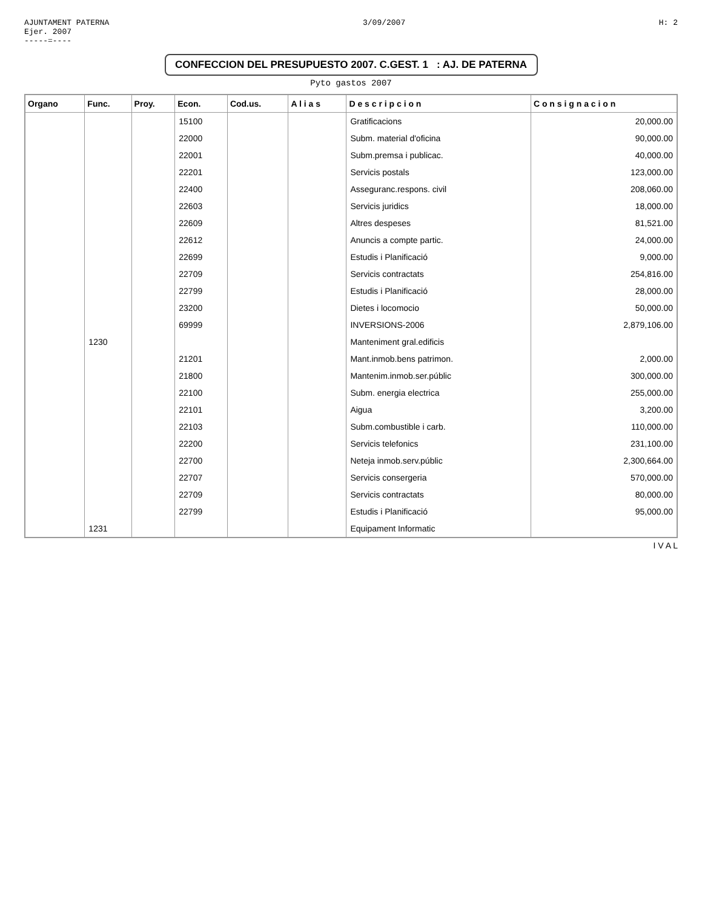AJUNTAMENT PATERNA
Ejer. 2007
-----=----
3/09/2007 H: 2
CONFECCION DEL PRESUPUESTO 2007. C.GEST. 1 : AJ. DE PATERNA
Pyto gastos 2007
| Organo | Func. | Proy. | Econ. | Cod.us. | A l i a s | D e s c r i p c i o n | C o n s i g n a c i o n |
| --- | --- | --- | --- | --- | --- | --- | --- |
| | | | 15100 | | | Gratificacions | 20,000.00 |
| | | | 22000 | | | Subm. material d'oficina | 90,000.00 |
| | | | 22001 | | | Subm.premsa i publicac. | 40,000.00 |
| | | | 22201 | | | Servicis postals | 123,000.00 |
| | | | 22400 | | | Asseguranc.respons. civil | 208,060.00 |
| | | | 22603 | | | Servicis juridics | 18,000.00 |
| | | | 22609 | | | Altres despeses | 81,521.00 |
| | | | 22612 | | | Anuncis a compte partic. | 24,000.00 |
| | | | 22699 | | | Estudis i Planificació | 9,000.00 |
| | | | 22709 | | | Servicis contractats | 254,816.00 |
| | | | 22799 | | | Estudis i Planificació | 28,000.00 |
| | | | 23200 | | | Dietes i locomocio | 50,000.00 |
| | | | 69999 | | | INVERSIONS-2006 | 2,879,106.00 |
| | 1230 | | | | | Manteniment gral.edificis | |
| | | | 21201 | | | Mant.inmob.bens patrimon. | 2,000.00 |
| | | | 21800 | | | Mantenim.inmob.ser.públic | 300,000.00 |
| | | | 22100 | | | Subm. energia electrica | 255,000.00 |
| | | | 22101 | | | Aigua | 3,200.00 |
| | | | 22103 | | | Subm.combustible i carb. | 110,000.00 |
| | | | 22200 | | | Servicis telefonics | 231,100.00 |
| | | | 22700 | | | Neteja inmob.serv.públic | 2,300,664.00 |
| | | | 22707 | | | Servicis consergeria | 570,000.00 |
| | | | 22709 | | | Servicis contractats | 80,000.00 |
| | | | 22799 | | | Estudis i Planificació | 95,000.00 |
| | 1231 | | | | | Equipament Informatic | |
I V A L